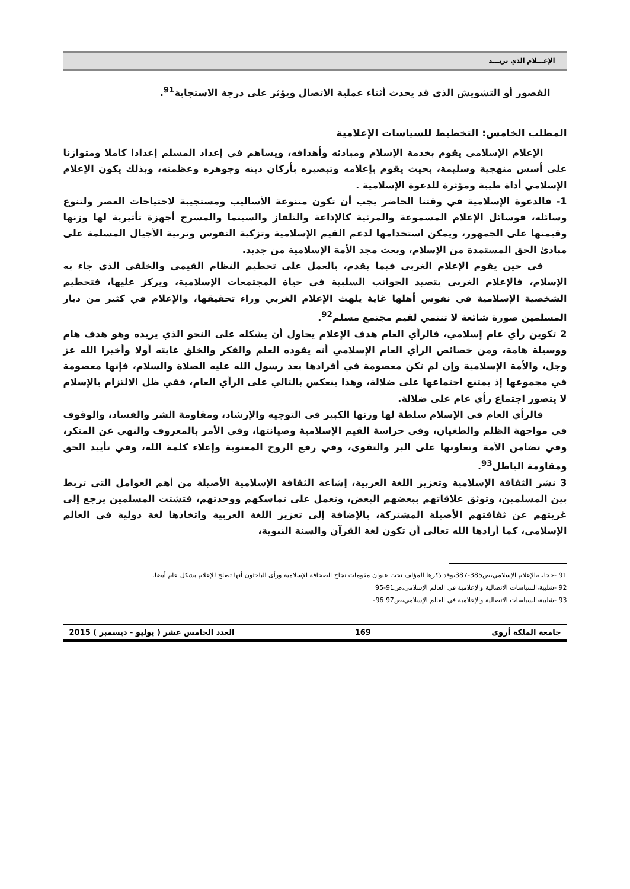الإعـــلام الذي نريـــد
القصور أو التشويش الذي قد يحدث أثناء عملية الاتصال ويؤثر على درجة الاستجابة<sup>91</sup>.
المطلب الخامس: التخطيط للسياسات الإعلامية
الإعلام الإسلامي يقوم بخدمة الإسلام ومبادئه وأهدافه، ويساهم في إعداد المسلم إعدادا كاملا ومتوازنا على أسس منهجية وسليمة، بحيث يقوم بإعلامه وتبصيره بأركان دينه وجوهره وعظمته، وبذلك يكون الإعلام الإسلامي أداة طيبة ومؤثرة للدعوة الإسلامية .
1- فالدعوة الإسلامية في وقتنا الحاضر يجب أن تكون متنوعة الأساليب ومستجيبة لاحتياجات العصر ولتنوع وسائله، فوسائل الإعلام المسموعة والمرئية كالإذاعة والتلفاز والسينما والمسرح أجهزة تأثيرية لها وزنها وقيمتها على الجمهور، ويمكن استخدامها لدعم القيم الإسلامية وتزكية النفوس وتربية الأجيال المسلمة على مبادئ الحق المستمدة من الإسلام، وبعث مجد الأمة الإسلامية من جديد.
في حين يقوم الإعلام الغربي فيما يقدم، بالعمل على تحطيم النظام القيمي والخلقي الذي جاء به الإسلام، فالإعلام الغربي يتصيد الجوانب السلبية في حياة المجتمعات الإسلامية، ويركز عليها، فتحطيم الشخصية الإسلامية في نفوس أهلها غاية يلهث الإعلام الغربي وراء تحقيقها، والإعلام في كثير من ديار المسلمين صورة شائعة لا تنتمي لقيم مجتمع مسلم<sup>92</sup>.
2 تكوين رأي عام إسلامي، فالرأي العام هدف الإعلام يحاول أن يشكله على النحو الذي يريده وهو هدف هام ووسيلة هامة، ومن خصائص الرأي العام الإسلامي أنه يقوده العلم والفكر والخلق غايته أولا وأخيرا الله عز وجل، والأمة الإسلامية وإن لم تكن معصومة في أفرادها بعد رسول الله عليه الصلاة والسلام، فإنها معصومة في مجموعها إذ يمتنع اجتماعها على ضلالة، وهذا ينعكس بالتالي على الرأي العام، ففي ظل الالتزام بالإسلام لا يتصور اجتماع رأي عام على ضلالة.
فالرأي العام في الإسلام سلطة لها وزنها الكبير في التوجيه والإرشاد، ومقاومة الشر والفساد، والوقوف في مواجهة الظلم والطغيان، وفي حراسة القيم الإسلامية وصيانتها، وفي الأمر بالمعروف والنهي عن المنكر، وفي تضامن الأمة وتعاونها على البر والتقوى، وفي رفع الروح المعنوية وإعلاء كلمة الله، وفي تأييد الحق ومقاومة الباطل<sup>93</sup>.
3 نشر الثقافة الإسلامية وتعزيز اللغة العربية، إشاعة الثقافة الإسلامية الأصيلة من أهم العوامل التي تربط بين المسلمين، وتوثق علاقاتهم ببعضهم البعض، وتعمل على تماسكهم ووحدتهم، فتشتت المسلمين يرجع إلى غربتهم عن ثقافتهم الأصيلة المشتركة، بالإضافة إلى تعزيز اللغة العربية واتخاذها لغة دولية في العالم الإسلامي، كما أرادها الله تعالى أن تكون لغة القرآن والسنة النبوية،
91 -حجاب،الإعلام الإسلامي،ص385-387،وقد ذكرها المؤلف تحت عنوان مقومات نجاح الصحافة الإسلامية ورأى الباحثون أنها تصلح للإعلام بشكل عام أيضا.
92 -شلبية،السياسات الاتصالية والإعلامية في العالم الإسلامي،ص91-95
93 -شلبية،السياسات الاتصالية والإعلامية في العالم الإسلامي،ص97 96-
جامعة الملكة أروى 169 العدد الخامس عشر ( يوليو - ديسمبر ) 2015